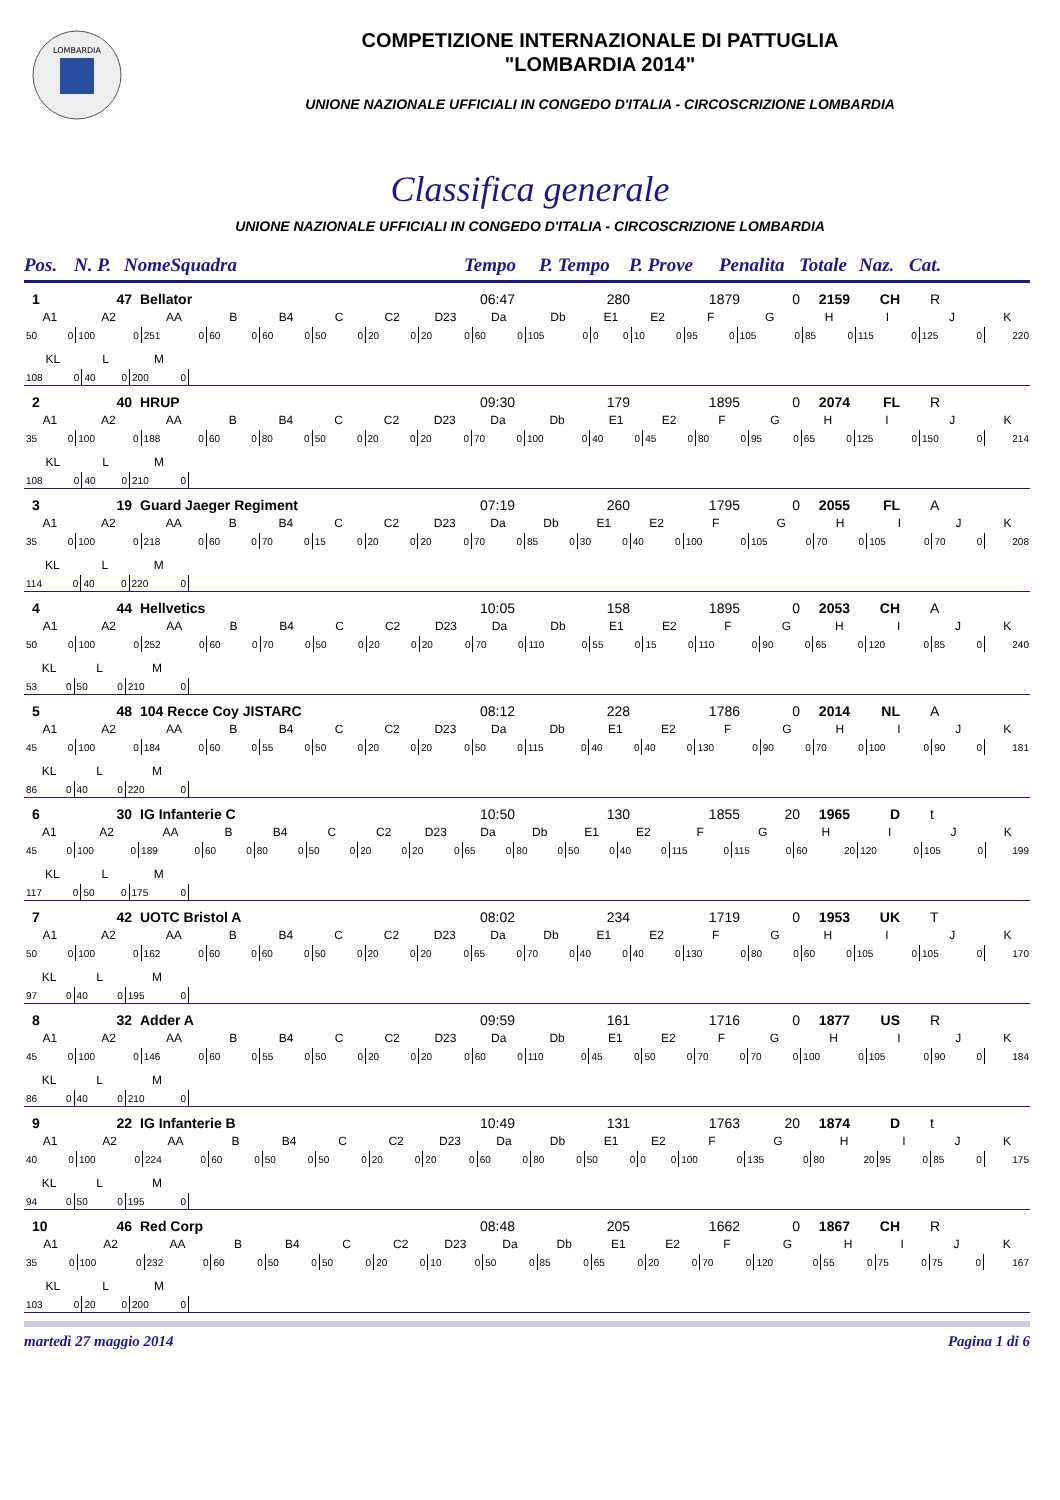LOMBARDIA
COMPETIZIONE INTERNAZIONALE DI PATTUGLIA
"LOMBARDIA 2014"
UNIONE NAZIONALE UFFICIALI IN CONGEDO D'ITALIA - CIRCOSCRIZIONE LOMBARDIA
Classifica generale
UNIONE NAZIONALE UFFICIALI IN CONGEDO D'ITALIA - CIRCOSCRIZIONE LOMBARDIA
Pos. N. P. NomeSquadra Tempo P. Tempo P. Prove Penalita Totale Naz. Cat.
| 1 | 47 | Bellator | 06:47 | 280 | 1879 | 0 | 2159 | CH | R |
| A1 | | A2 | | AA | | B | | B4 | | C | | C2 | | D23 | | Da | | Db | | E1 | | E2 | | F | | G | | H | | I | | J | | K |
| 50 | 0 | 100 | 0 | 251 | 0 | 60 | 0 | 60 | 0 | 50 | 0 | 20 | 0 | 20 | 0 | 60 | 0 | 105 | 0 | 0 | 0 | 10 | 0 | 95 | 0 | 105 | 0 | 85 | 0 | 115 | 0 | 125 | 0 | 220 |
| KL | | L | | M | |
| 108 | 0 | 40 | 0 | 200 | 0 |
| 2 | 40 | HRUP | 09:30 | 179 | 1895 | 0 | 2074 | FL | R |
| A1 | | A2 | | AA | | B | | B4 | | C | | C2 | | D23 | | Da | | Db | | E1 | | E2 | | F | | G | | H | | I | | J | | K |
| 35 | 0 | 100 | 0 | 188 | 0 | 60 | 0 | 80 | 0 | 50 | 0 | 20 | 0 | 20 | 0 | 70 | 0 | 100 | 0 | 40 | 0 | 45 | 0 | 80 | 0 | 95 | 0 | 65 | 0 | 125 | 0 | 150 | 0 | 214 |
| KL | | L | | M | |
| 108 | 0 | 40 | 0 | 210 | 0 |
| 3 | 19 | Guard Jaeger Regiment | 07:19 | 260 | 1795 | 0 | 2055 | FL | A |
| A1 | | A2 | | AA | | B | | B4 | | C | | C2 | | D23 | | Da | | Db | | E1 | | E2 | | F | | G | | H | | I | | J | | K |
| 35 | 0 | 100 | 0 | 218 | 0 | 60 | 0 | 70 | 0 | 15 | 0 | 20 | 0 | 20 | 0 | 70 | 0 | 85 | 0 | 30 | 0 | 40 | 0 | 100 | 0 | 105 | 0 | 70 | 0 | 105 | 0 | 70 | 0 | 208 |
| KL | | L | | M | |
| 114 | 0 | 40 | 0 | 220 | 0 |
| 4 | 44 | Hellvetics | 10:05 | 158 | 1895 | 0 | 2053 | CH | A |
| A1 | | A2 | | AA | | B | | B4 | | C | | C2 | | D23 | | Da | | Db | | E1 | | E2 | | F | | G | | H | | I | | J | | K |
| 50 | 0 | 100 | 0 | 252 | 0 | 60 | 0 | 70 | 0 | 50 | 0 | 20 | 0 | 20 | 0 | 70 | 0 | 110 | 0 | 55 | 0 | 15 | 0 | 110 | 0 | 90 | 0 | 65 | 0 | 120 | 0 | 85 | 0 | 240 |
| KL | | L | | M | |
| 53 | 0 | 50 | 0 | 210 | 0 |
| 5 | 48 | 104 Recce Coy JISTARC | 08:12 | 228 | 1786 | 0 | 2014 | NL | A |
| A1 | | A2 | | AA | | B | | B4 | | C | | C2 | | D23 | | Da | | Db | | E1 | | E2 | | F | | G | | H | | I | | J | | K |
| 45 | 0 | 100 | 0 | 184 | 0 | 60 | 0 | 55 | 0 | 50 | 0 | 20 | 0 | 20 | 0 | 50 | 0 | 115 | 0 | 40 | 0 | 40 | 0 | 130 | 0 | 90 | 0 | 70 | 0 | 100 | 0 | 90 | 0 | 181 |
| KL | | L | | M | |
| 86 | 0 | 40 | 0 | 220 | 0 |
| 6 | 30 | IG Infanterie C | 10:50 | 130 | 1855 | 20 | 1965 | D | t |
| A1 | | A2 | | AA | | B | | B4 | | C | | C2 | | D23 | | Da | | Db | | E1 | | E2 | | F | | G | | H | | I | | J | | K |
| 45 | 0 | 100 | 0 | 189 | 0 | 60 | 0 | 80 | 0 | 50 | 0 | 20 | 0 | 20 | 0 | 65 | 0 | 80 | 0 | 50 | 0 | 40 | 0 | 115 | 0 | 115 | 0 | 60 | 20 | 120 | 0 | 105 | 0 | 199 |
| KL | | L | | M | |
| 117 | 0 | 50 | 0 | 175 | 0 |
| 7 | 42 | UOTC Bristol A | 08:02 | 234 | 1719 | 0 | 1953 | UK | T |
| A1 | | A2 | | AA | | B | | B4 | | C | | C2 | | D23 | | Da | | Db | | E1 | | E2 | | F | | G | | H | | I | | J | | K |
| 50 | 0 | 100 | 0 | 162 | 0 | 60 | 0 | 60 | 0 | 50 | 0 | 20 | 0 | 20 | 0 | 65 | 0 | 70 | 0 | 40 | 0 | 40 | 0 | 130 | 0 | 80 | 0 | 60 | 0 | 105 | 0 | 105 | 0 | 170 |
| KL | | L | | M | |
| 97 | 0 | 40 | 0 | 195 | 0 |
| 8 | 32 | Adder A | 09:59 | 161 | 1716 | 0 | 1877 | US | R |
| A1 | | A2 | | AA | | B | | B4 | | C | | C2 | | D23 | | Da | | Db | | E1 | | E2 | | F | | G | | H | | I | | J | | K |
| 45 | 0 | 100 | 0 | 146 | 0 | 60 | 0 | 55 | 0 | 50 | 0 | 20 | 0 | 20 | 0 | 60 | 0 | 110 | 0 | 45 | 0 | 50 | 0 | 70 | 0 | 70 | 0 | 100 | 0 | 105 | 0 | 90 | 0 | 184 |
| KL | | L | | M | |
| 86 | 0 | 40 | 0 | 210 | 0 |
| 9 | 22 | IG Infanterie B | 10:49 | 131 | 1763 | 20 | 1874 | D | t |
| A1 | | A2 | | AA | | B | | B4 | | C | | C2 | | D23 | | Da | | Db | | E1 | | E2 | | F | | G | | H | | I | | J | | K |
| 40 | 0 | 100 | 0 | 224 | 0 | 60 | 0 | 50 | 0 | 50 | 0 | 20 | 0 | 20 | 0 | 60 | 0 | 80 | 0 | 50 | 0 | 0 | 0 | 100 | 0 | 135 | 0 | 80 | 20 | 95 | 0 | 85 | 0 | 175 |
| KL | | L | | M | |
| 94 | 0 | 50 | 0 | 195 | 0 |
| 10 | 46 | Red Corp | 08:48 | 205 | 1662 | 0 | 1867 | CH | R |
| A1 | | A2 | | AA | | B | | B4 | | C | | C2 | | D23 | | Da | | Db | | E1 | | E2 | | F | | G | | H | | I | | J | | K |
| 35 | 0 | 100 | 0 | 232 | 0 | 60 | 0 | 50 | 0 | 50 | 0 | 20 | 0 | 10 | 0 | 50 | 0 | 85 | 0 | 65 | 0 | 20 | 0 | 70 | 0 | 120 | 0 | 55 | 0 | 75 | 0 | 75 | 0 | 167 |
| KL | | L | | M | |
| 103 | 0 | 20 | 0 | 200 | 0 |
martedì 27 maggio 2014 Pagina 1 di 6